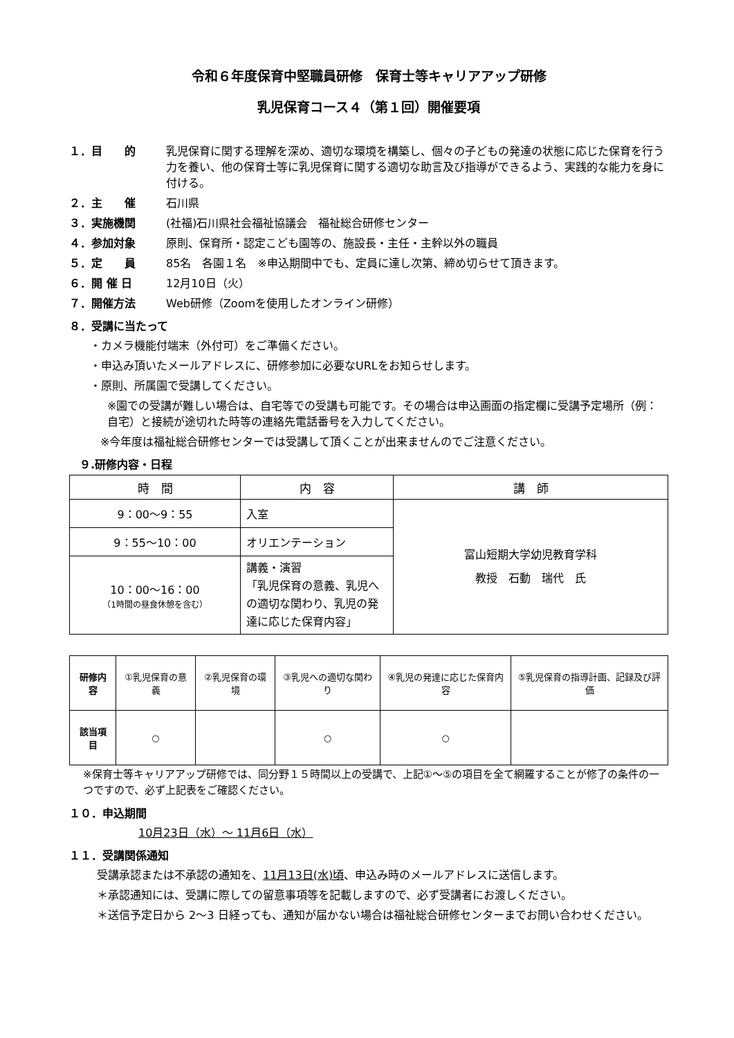令和６年度保育中堅職員研修　保育士等キャリアアップ研修
乳児保育コース４（第１回）開催要項
１．目　　的 乳児保育に関する理解を深め、適切な環境を構築し、個々の子どもの発達の状態に応じた保育を行う力を養い、他の保育士等に乳児保育に関する適切な助言及び指導ができるよう、実践的な能力を身に付ける。
２．主　　催 石川県
３．実施機関 (社福)石川県社会福祉協議会　福祉総合研修センター
４．参加対象 原則、保育所・認定こども園等の、施設長・主任・主幹以外の職員
５．定　　員 85名　各園１名　※申込期間中でも、定員に達し次第、締め切らせて頂きます。
６．開 催 日 12月10日（火）
７．開催方法 Web研修（Zoomを使用したオンライン研修）
８．受講に当たって
・カメラ機能付端末（外付可）をご準備ください。
・申込み頂いたメールアドレスに、研修参加に必要なURLをお知らせします。
・原則、所属園で受講してください。
※園での受講が難しい場合は、自宅等での受講も可能です。その場合は申込画面の指定欄に受講予定場所（例：自宅）と接続が途切れた時等の連絡先電話番号を入力してください。
※今年度は福祉総合研修センターでは受講して頂くことが出来ませんのでご注意ください。
９.研修内容・日程
| 時 間 | 内 容 | 講 師 |
| --- | --- | --- |
| 9：00〜9：55 | 入室 | 富山短期大学幼児教育学科 教授 石動 瑞代 氏 |
| 9：55〜10：00 | オリエンテーション | |
| 10：00〜16：00 （1時間の昼食休憩を含む） | 講義・演習 「乳児保育の意義、乳児への適切な関わり、乳児の発達に応じた保育内容」 | |
| 研修内容 | ①乳児保育の意義 | ②乳児保育の環境 | ③乳児への適切な関わり | ④乳児の発達に応じた保育内容 | ⑤乳児保育の指導計画、記録及び評価 |
| 該当項目 | ○ | | ○ | ○ | |
※保育士等キャリアアップ研修では、同分野１５時間以上の受講で、上記①〜⑤の項目を全て網羅することが修了の条件の一つですので、必ず上記表をご確認ください。
１０．申込期間
10月23日（水）〜 11月6日（水）
１１．受講関係通知
受講承認または不承認の通知を、11月13日(水)頃、申込み時のメールアドレスに送信します。
＊承認通知には、受講に際しての留意事項等を記載しますので、必ず受講者にお渡しください。
＊送信予定日から 2〜3 日経っても、通知が届かない場合は福祉総合研修センターまでお問い合わせください。